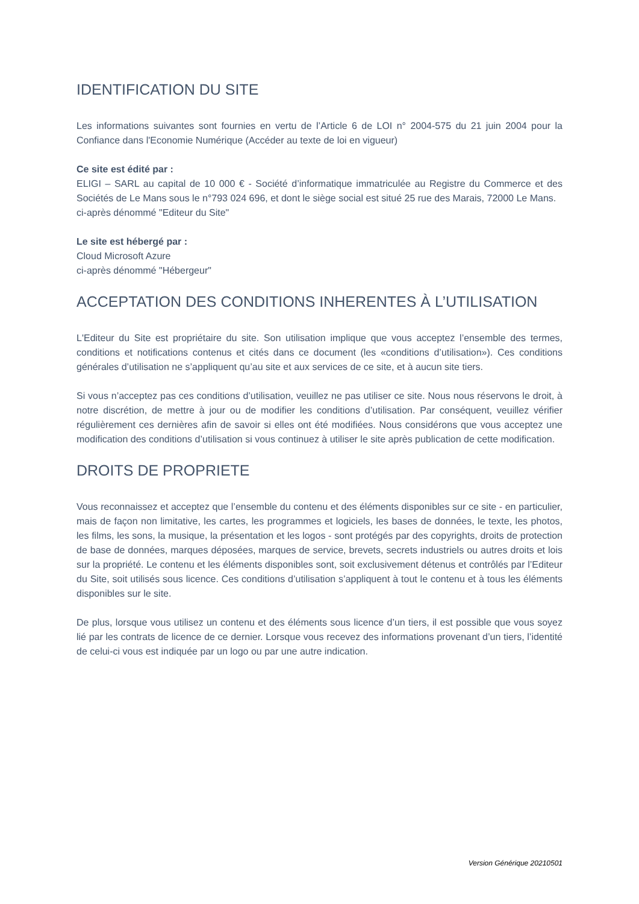IDENTIFICATION DU SITE
Les informations suivantes sont fournies en vertu de l’Article 6 de LOI n° 2004-575 du 21 juin 2004 pour la Confiance dans l'Economie Numérique (Accéder au texte de loi en vigueur)
Ce site est édité par :
ELIGI – SARL au capital de 10 000 € - Société d’informatique immatriculée au Registre du Commerce et des Sociétés de Le Mans sous le n°793 024 696, et dont le siège social est situé 25 rue des Marais, 72000 Le Mans.
ci-après dénommé "Editeur du Site"
Le site est hébergé par :
Cloud Microsoft Azure
ci-après dénommé "Hébergeur"
ACCEPTATION DES CONDITIONS INHERENTES À L’UTILISATION
L'Editeur du Site est propriétaire du site. Son utilisation implique que vous acceptez l’ensemble des termes, conditions et notifications contenus et cités dans ce document (les «conditions d’utilisation»). Ces conditions générales d’utilisation ne s’appliquent qu’au site et aux services de ce site, et à aucun site tiers.
Si vous n’acceptez pas ces conditions d’utilisation, veuillez ne pas utiliser ce site. Nous nous réservons le droit, à notre discrétion, de mettre à jour ou de modifier les conditions d’utilisation. Par conséquent, veuillez vérifier régulièrement ces dernières afin de savoir si elles ont été modifiées. Nous considérons que vous acceptez une modification des conditions d’utilisation si vous continuez à utiliser le site après publication de cette modification.
DROITS DE PROPRIETE
Vous reconnaissez et acceptez que l’ensemble du contenu et des éléments disponibles sur ce site - en particulier, mais de façon non limitative, les cartes, les programmes et logiciels, les bases de données, le texte, les photos, les films, les sons, la musique, la présentation et les logos - sont protégés par des copyrights, droits de protection de base de données, marques déposées, marques de service, brevets, secrets industriels ou autres droits et lois sur la propriété. Le contenu et les éléments disponibles sont, soit exclusivement détenus et contrôlés par l’Editeur du Site, soit utilisés sous licence. Ces conditions d’utilisation s’appliquent à tout le contenu et à tous les éléments disponibles sur le site.
De plus, lorsque vous utilisez un contenu et des éléments sous licence d’un tiers, il est possible que vous soyez lié par les contrats de licence de ce dernier. Lorsque vous recevez des informations provenant d’un tiers, l’identité de celui-ci vous est indiquée par un logo ou par une autre indication.
Version Générique 20210501